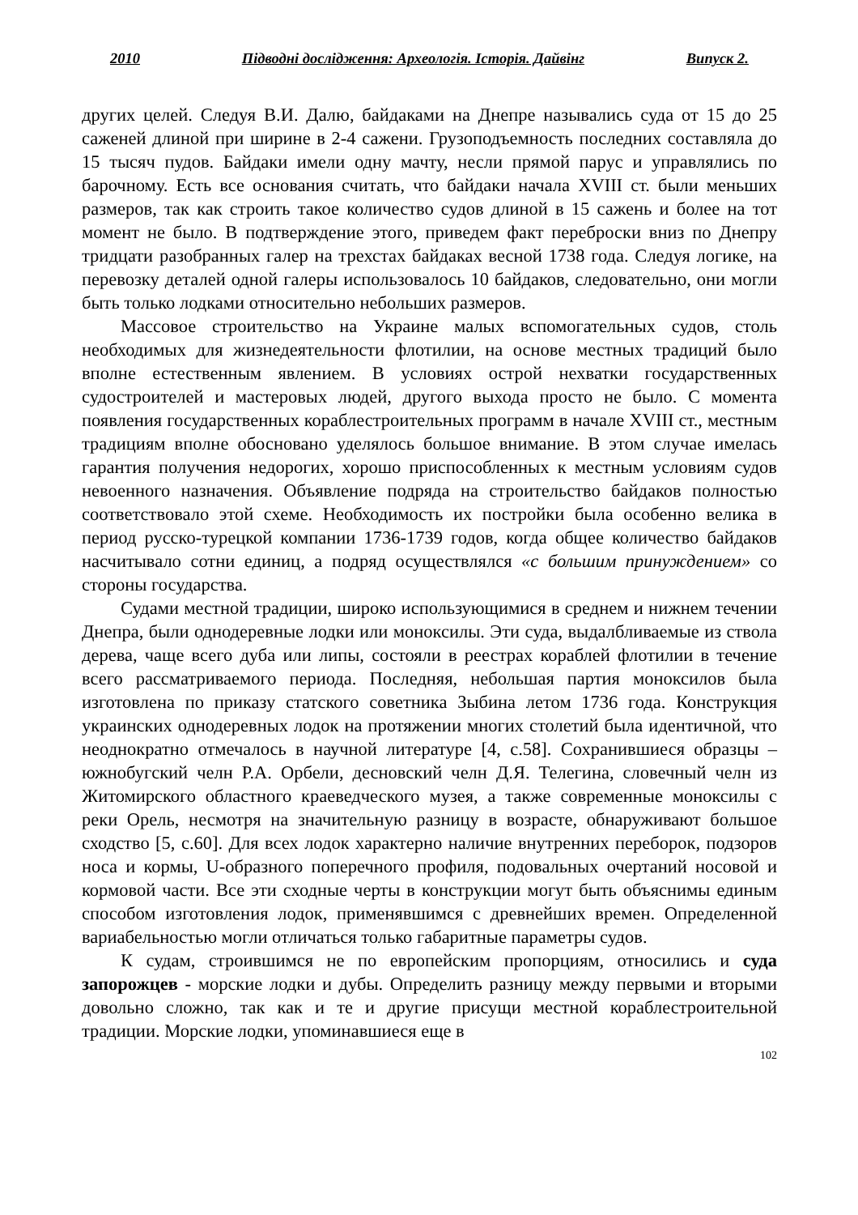2010 Підводні дослідження: Археологія. Історія. Дайвінг Випуск 2.
других целей. Следуя В.И. Далю, байдаками на Днепре назывались суда от 15 до 25 саженей длиной при ширине в 2-4 сажени. Грузоподъемность последних составляла до 15 тысяч пудов. Байдаки имели одну мачту, несли прямой парус и управлялись по барочному. Есть все основания считать, что байдаки начала XVIII ст. были меньших размеров, так как строить такое количество судов длиной в 15 сажень и более на тот момент не было. В подтверждение этого, приведем факт переброски вниз по Днепру тридцати разобранных галер на трехстах байдаках весной 1738 года. Следуя логике, на перевозку деталей одной галеры использовалось 10 байдаков, следовательно, они могли быть только лодками относительно небольших размеров.
Массовое строительство на Украине малых вспомогательных судов, столь необходимых для жизнедеятельности флотилии, на основе местных традиций было вполне естественным явлением. В условиях острой нехватки государственных судостроителей и мастеровых людей, другого выхода просто не было. С момента появления государственных кораблестроительных программ в начале XVIII ст., местным традициям вполне обосновано уделялось большое внимание. В этом случае имелась гарантия получения недорогих, хорошо приспособленных к местным условиям судов невоенного назначения. Объявление подряда на строительство байдаков полностью соответствовало этой схеме. Необходимость их постройки была особенно велика в период русско-турецкой компании 1736-1739 годов, когда общее количество байдаков насчитывало сотни единиц, а подряд осуществлялся «с большим принуждением» со стороны государства.
Судами местной традиции, широко использующимися в среднем и нижнем течении Днепра, были однодеревные лодки или моноксилы. Эти суда, выдалбливаемые из ствола дерева, чаще всего дуба или липы, состояли в реестрах кораблей флотилии в течение всего рассматриваемого периода. Последняя, небольшая партия моноксилов была изготовлена по приказу статского советника Зыбина летом 1736 года. Конструкция украинских однодеревных лодок на протяжении многих столетий была идентичной, что неоднократно отмечалось в научной литературе [4, с.58]. Сохранившиеся образцы – южнобугский челн Р.А. Орбели, десновский челн Д.Я. Телегина, словечный челн из Житомирского областного краеведческого музея, а также современные моноксилы с реки Орель, несмотря на значительную разницу в возрасте, обнаруживают большое сходство [5, с.60]. Для всех лодок характерно наличие внутренних переборок, подзоров носа и кормы, U-образного поперечного профиля, подовальных очертаний носовой и кормовой части. Все эти сходные черты в конструкции могут быть объяснимы единым способом изготовления лодок, применявшимся с древнейших времен. Определенной вариабельностью могли отличаться только габаритные параметры судов.
К судам, строившимся не по европейским пропорциям, относились и суда запорожцев - морские лодки и дубы. Определить разницу между первыми и вторыми довольно сложно, так как и те и другие присущи местной кораблестроительной традиции. Морские лодки, упоминавшиеся еще в
102